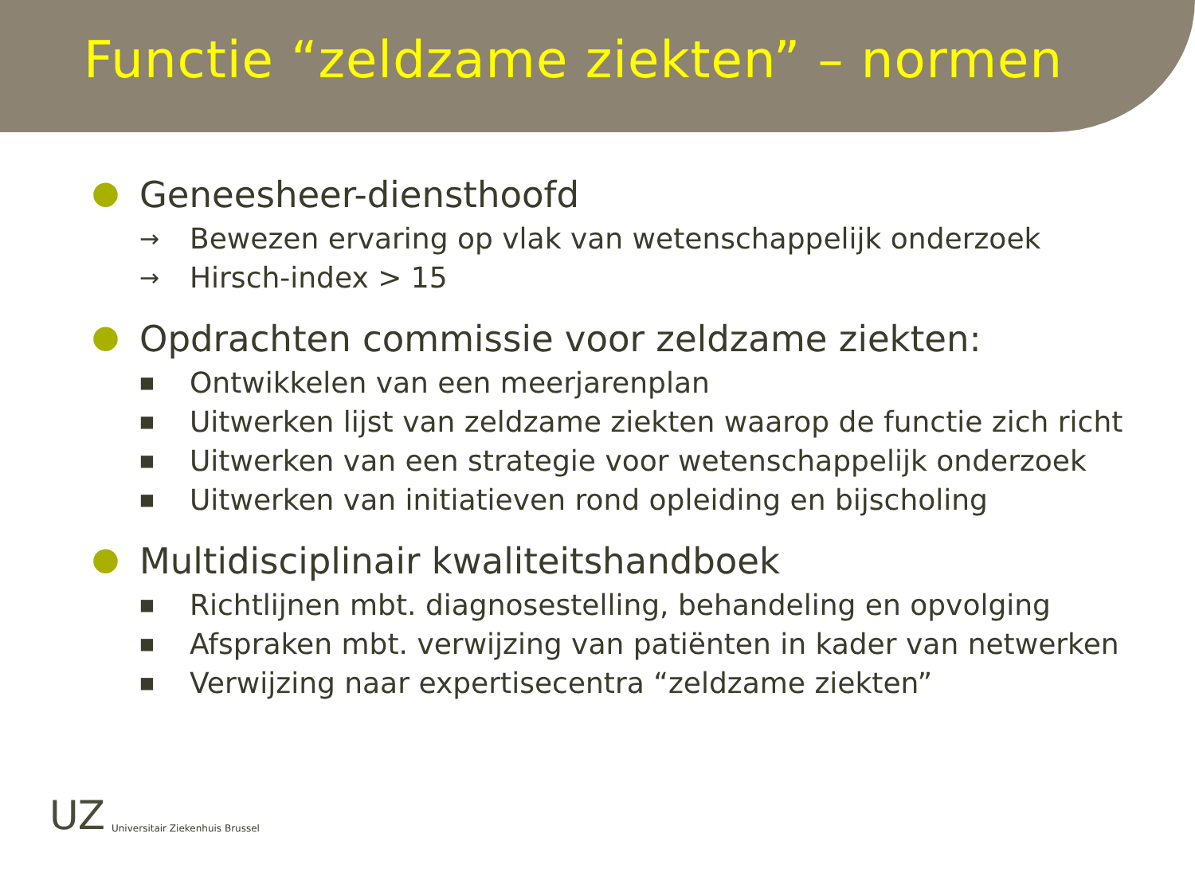Functie “zeldzame ziekten” – normen
● Geneesheer-diensthoofd
→ Bewezen ervaring op vlak van wetenschappelijk onderzoek
→ Hirsch-index > 15
● Opdrachten commissie voor zeldzame ziekten:
■ Ontwikkelen van een meerjarenplan
■ Uitwerken lijst van zeldzame ziekten waarop de functie zich richt
■ Uitwerken van een strategie voor wetenschappelijk onderzoek
■ Uitwerken van initiatieven rond opleiding en bijscholing
● Multidisciplinair kwaliteitshandboek
■ Richtlijnen mbt. diagnosestelling, behandeling en opvolging
■ Afspraken mbt. verwijzing van patiënten in kader van netwerken
■ Verwijzing naar expertisecentra “zeldzame ziekten”
UZ Universitair Ziekenhuis Brussel